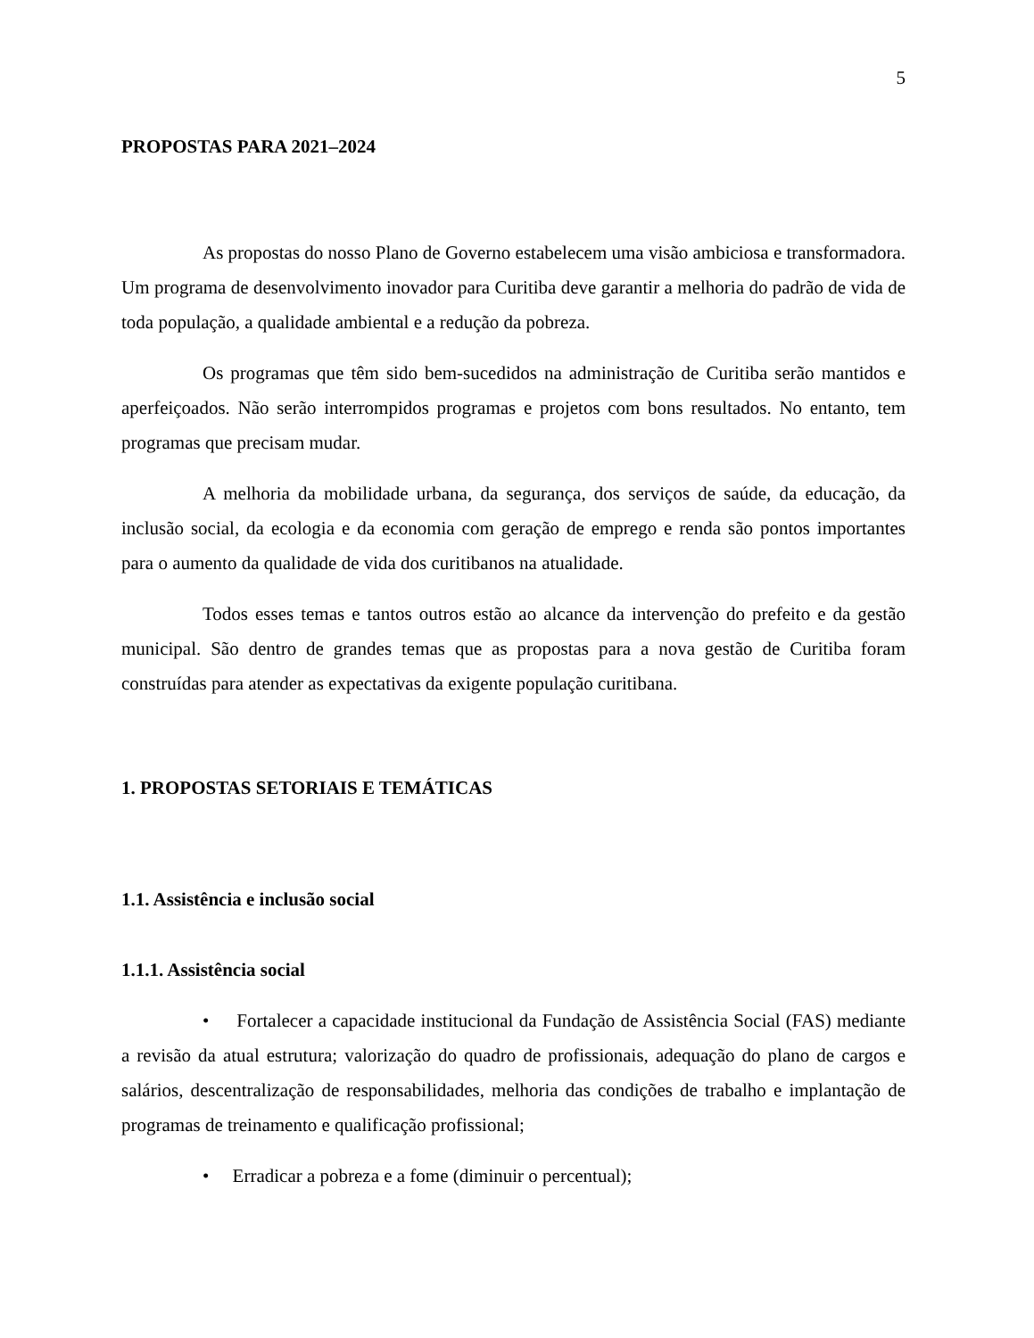5
PROPOSTAS PARA 2021–2024
As propostas do nosso Plano de Governo estabelecem uma visão ambiciosa e transformadora. Um programa de desenvolvimento inovador para Curitiba deve garantir a melhoria do padrão de vida de toda população, a qualidade ambiental e a redução da pobreza.
Os programas que têm sido bem-sucedidos na administração de Curitiba serão mantidos e aperfeiçoados. Não serão interrompidos programas e projetos com bons resultados. No entanto, tem programas que precisam mudar.
A melhoria da mobilidade urbana, da segurança, dos serviços de saúde, da educação, da inclusão social, da ecologia e da economia com geração de emprego e renda são pontos importantes para o aumento da qualidade de vida dos curitibanos na atualidade.
Todos esses temas e tantos outros estão ao alcance da intervenção do prefeito e da gestão municipal. São dentro de grandes temas que as propostas para a nova gestão de Curitiba foram construídas para atender as expectativas da exigente população curitibana.
1. PROPOSTAS SETORIAIS E TEMÁTICAS
1.1. Assistência e inclusão social
1.1.1. Assistência social
• Fortalecer a capacidade institucional da Fundação de Assistência Social (FAS) mediante a revisão da atual estrutura; valorização do quadro de profissionais, adequação do plano de cargos e salários, descentralização de responsabilidades, melhoria das condições de trabalho e implantação de programas de treinamento e qualificação profissional;
• Erradicar a pobreza e a fome (diminuir o percentual);